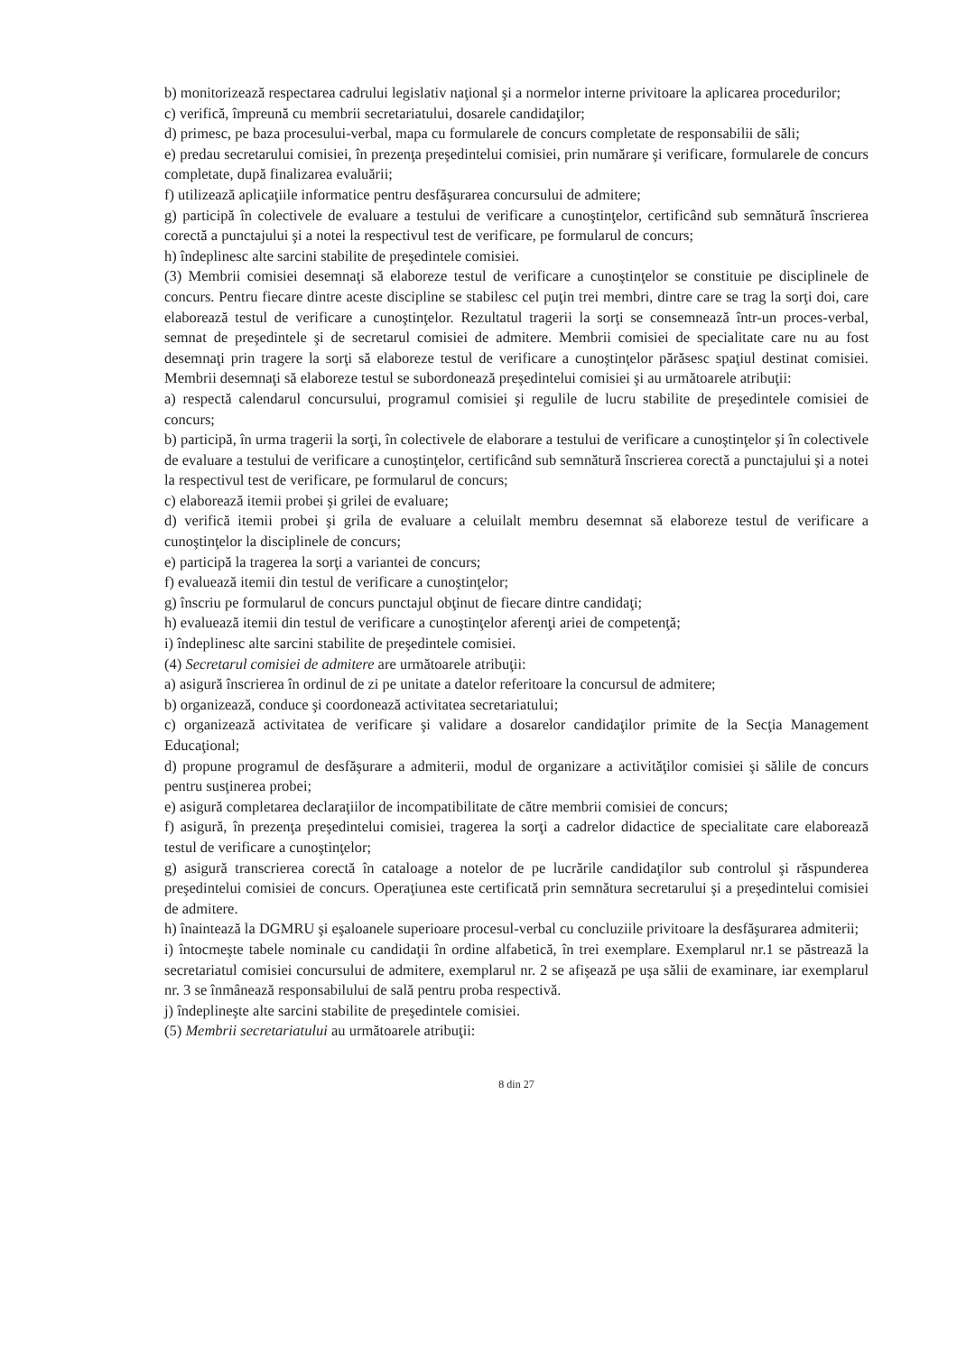b) monitorizează respectarea cadrului legislativ naţional şi a normelor interne privitoare la aplicarea procedurilor;
c) verifică, împreună cu membrii secretariatului, dosarele candidaţilor;
d) primesc, pe baza procesului-verbal, mapa cu formularele de concurs completate de responsabilii de săli;
e) predau secretarului comisiei, în prezenţa preşedintelui comisiei, prin numărare şi verificare, formularele de concurs completate, după finalizarea evaluării;
f) utilizează aplicaţiile informatice pentru desfăşurarea concursului de admitere;
g) participă în colectivele de evaluare a testului de verificare a cunoştinţelor, certificând sub semnătură înscrierea corectă a punctajului şi a notei la respectivul test de verificare, pe formularul de concurs;
h) îndeplinesc alte sarcini stabilite de preşedintele comisiei.
(3) Membrii comisiei desemnaţi să elaboreze testul de verificare a cunoştinţelor se constituie pe disciplinele de concurs. Pentru fiecare dintre aceste discipline se stabilesc cel puţin trei membri, dintre care se trag la sorţi doi, care elaborează testul de verificare a cunoştinţelor. Rezultatul tragerii la sorţi se consemnează într-un proces-verbal, semnat de preşedintele şi de secretarul comisiei de admitere. Membrii comisiei de specialitate care nu au fost desemnaţi prin tragere la sorţi să elaboreze testul de verificare a cunoştinţelor părăsesc spaţiul destinat comisiei. Membrii desemnaţi să elaboreze testul se subordonează preşedintelui comisiei şi au următoarele atribuţii:
a) respectă calendarul concursului, programul comisiei şi regulile de lucru stabilite de preşedintele comisiei de concurs;
b) participă, în urma tragerii la sorţi, în colectivele de elaborare a testului de verificare a cunoştinţelor şi în colectivele de evaluare a testului de verificare a cunoştinţelor, certificând sub semnătură înscrierea corectă a punctajului şi a notei la respectivul test de verificare, pe formularul de concurs;
c) elaborează itemii probei şi grilei de evaluare;
d) verifică itemii probei şi grila de evaluare a celuilalt membru desemnat să elaboreze testul de verificare a cunoştinţelor la disciplinele de concurs;
e) participă la tragerea la sorţi a variantei de concurs;
f) evaluează itemii din testul de verificare a cunoştinţelor;
g) înscriu pe formularul de concurs punctajul obţinut de fiecare dintre candidaţi;
h) evaluează itemii din testul de verificare a cunoştinţelor aferenţi ariei de competenţă;
i) îndeplinesc alte sarcini stabilite de preşedintele comisiei.
(4) Secretarul comisiei de admitere are următoarele atribuţii:
a) asigură înscrierea în ordinul de zi pe unitate a datelor referitoare la concursul de admitere;
b) organizează, conduce şi coordonează activitatea secretariatului;
c) organizează activitatea de verificare şi validare a dosarelor candidaţilor primite de la Secţia Management Educaţional;
d) propune programul de desfăşurare a admiterii, modul de organizare a activităţilor comisiei şi sălile de concurs pentru susţinerea probei;
e) asigură completarea declaraţiilor de incompatibilitate de către membrii comisiei de concurs;
f) asigură, în prezenţa preşedintelui comisiei, tragerea la sorţi a cadrelor didactice de specialitate care elaborează testul de verificare a cunoştinţelor;
g) asigură transcrierea corectă în cataloage a notelor de pe lucrările candidaţilor sub controlul şi răspunderea preşedintelui comisiei de concurs. Operaţiunea este certificată prin semnătura secretarului şi a preşedintelui comisiei de admitere.
h) înaintează la DGMRU şi eşaloanele superioare procesul-verbal cu concluziile privitoare la desfăşurarea admiterii;
i) întocmeşte tabele nominale cu candidaţii în ordine alfabetică, în trei exemplare. Exemplarul nr.1 se păstrează la secretariatul comisiei concursului de admitere, exemplarul nr. 2 se afişează pe uşa sălii de examinare, iar exemplarul nr. 3 se înmânează responsabilului de sală pentru proba respectivă.
j) îndeplineşte alte sarcini stabilite de preşedintele comisiei.
(5) Membrii secretariatului au următoarele atribuţii:
8 din 27